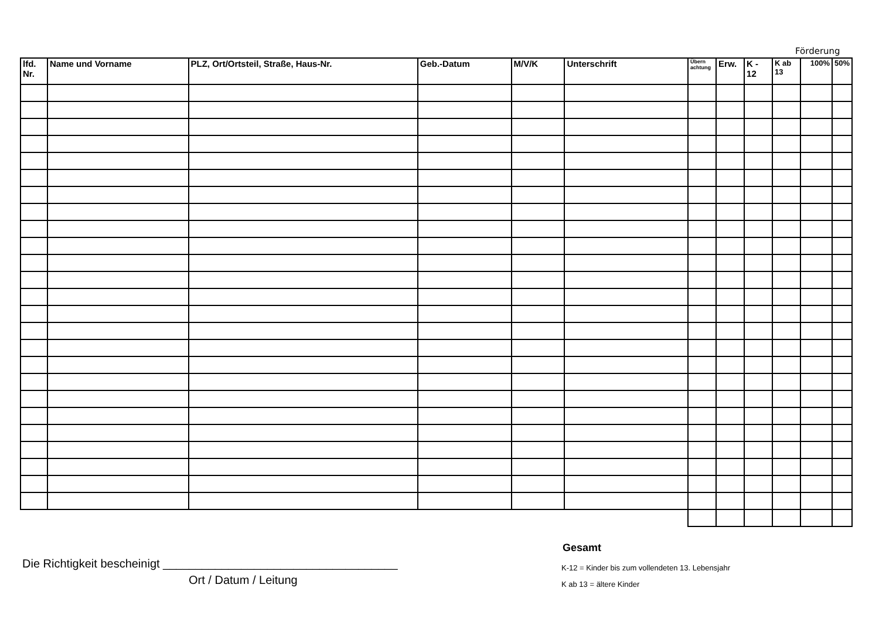Förderung
| lfd. Nr. | Name und Vorname | PLZ, Ort/Ortsteil, Straße, Haus-Nr. | Geb.-Datum | M/V/K | Unterschrift | Übern achtung | Erw. | K - 12 | K ab 13 | 100% | 50% |
| --- | --- | --- | --- | --- | --- | --- | --- | --- | --- | --- | --- |
Gesamt
Die Richtigkeit bescheinigt ____________________________________
Ort / Datum / Leitung
K-12 = Kinder bis zum vollendeten 13. Lebensjahr
K ab 13 = ältere Kinder